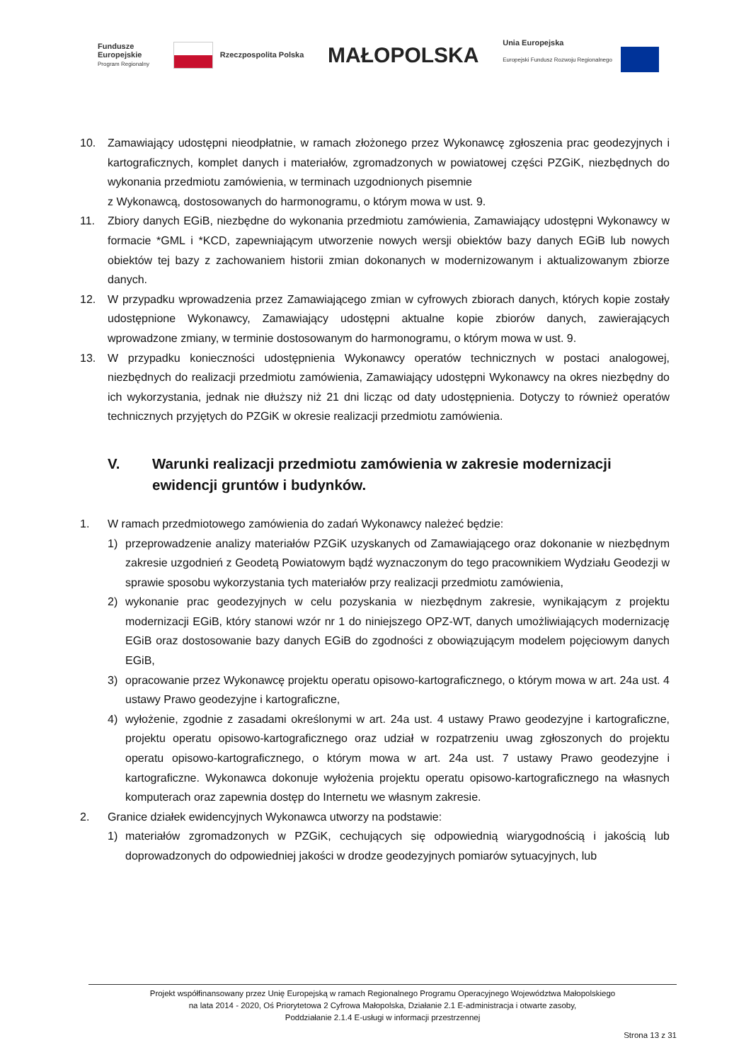Fundusze
Europejskie
Program Regionalny
Rzeczpospolita Polska
MAŁOPOLSKA
Unia Europejska
Europejski Fundusz Rozwoju Regionalnego
10. Zamawiający udostępni nieodpłatnie, w ramach złożonego przez Wykonawcę zgłoszenia prac geodezyjnych i kartograficznych, komplet danych i materiałów, zgromadzonych w powiatowej części PZGiK, niezbędnych do wykonania przedmiotu zamówienia, w terminach uzgodnionych pisemnie
z Wykonawcą, dostosowanych do harmonogramu, o którym mowa w ust. 9.
11. Zbiory danych EGiB, niezbędne do wykonania przedmiotu zamówienia, Zamawiający udostępni Wykonawcy w formacie *GML i *KCD, zapewniającym utworzenie nowych wersji obiektów bazy danych EGiB lub nowych obiektów tej bazy z zachowaniem historii zmian dokonanych w modernizowanym i aktualizowanym zbiorze danych.
12. W przypadku wprowadzenia przez Zamawiającego zmian w cyfrowych zbiorach danych, których kopie zostały udostępnione Wykonawcy, Zamawiający udostępni aktualne kopie zbiorów danych, zawierających wprowadzone zmiany, w terminie dostosowanym do harmonogramu, o którym mowa w ust. 9.
13. W przypadku konieczności udostępnienia Wykonawcy operatów technicznych w postaci analogowej, niezbędnych do realizacji przedmiotu zamówienia, Zamawiający udostępni Wykonawcy na okres niezbędny do ich wykorzystania, jednak nie dłuższy niż 21 dni licząc od daty udostępnienia. Dotyczy to również operatów technicznych przyjętych do PZGiK w okresie realizacji przedmiotu zamówienia.
V. Warunki realizacji przedmiotu zamówienia w zakresie modernizacji ewidencji gruntów i budynków.
1. W ramach przedmiotowego zamówienia do zadań Wykonawcy należeć będzie:
1) przeprowadzenie analizy materiałów PZGiK uzyskanych od Zamawiającego oraz dokonanie w niezbędnym zakresie uzgodnień z Geodetą Powiatowym bądź wyznaczonym do tego pracownikiem Wydziału Geodezji w sprawie sposobu wykorzystania tych materiałów przy realizacji przedmiotu zamówienia,
2) wykonanie prac geodezyjnych w celu pozyskania w niezbędnym zakresie, wynikającym z projektu modernizacji EGiB, który stanowi wzór nr 1 do niniejszego OPZ-WT, danych umożliwiających modernizację EGiB oraz dostosowanie bazy danych EGiB do zgodności z obowiązującym modelem pojęciowym danych EGiB,
3) opracowanie przez Wykonawcę projektu operatu opisowo-kartograficznego, o którym mowa w art. 24a ust. 4 ustawy Prawo geodezyjne i kartograficzne,
4) wyłożenie, zgodnie z zasadami określonymi w art. 24a ust. 4 ustawy Prawo geodezyjne i kartograficzne, projektu operatu opisowo-kartograficznego oraz udział w rozpatrzeniu uwag zgłoszonych do projektu operatu opisowo-kartograficznego, o którym mowa w art. 24a ust. 7 ustawy Prawo geodezyjne i kartograficzne. Wykonawca dokonuje wyłożenia projektu operatu opisowo-kartograficznego na własnych komputerach oraz zapewnia dostęp do Internetu we własnym zakresie.
2. Granice działek ewidencyjnych Wykonawca utworzy na podstawie:
1) materiałów zgromadzonych w PZGiK, cechujących się odpowiednią wiarygodnością i jakością lub doprowadzonych do odpowiedniej jakości w drodze geodezyjnych pomiarów sytuacyjnych, lub
Projekt współfinansowany przez Unię Europejską w ramach Regionalnego Programu Operacyjnego Województwa Małopolskiego
na lata 2014 - 2020, Oś Priorytetowa 2 Cyfrowa Małopolska, Działanie 2.1 E-administracja i otwarte zasoby,
Poddziałanie 2.1.4 E-usługi w informacji przestrzennej
Strona 13 z 31